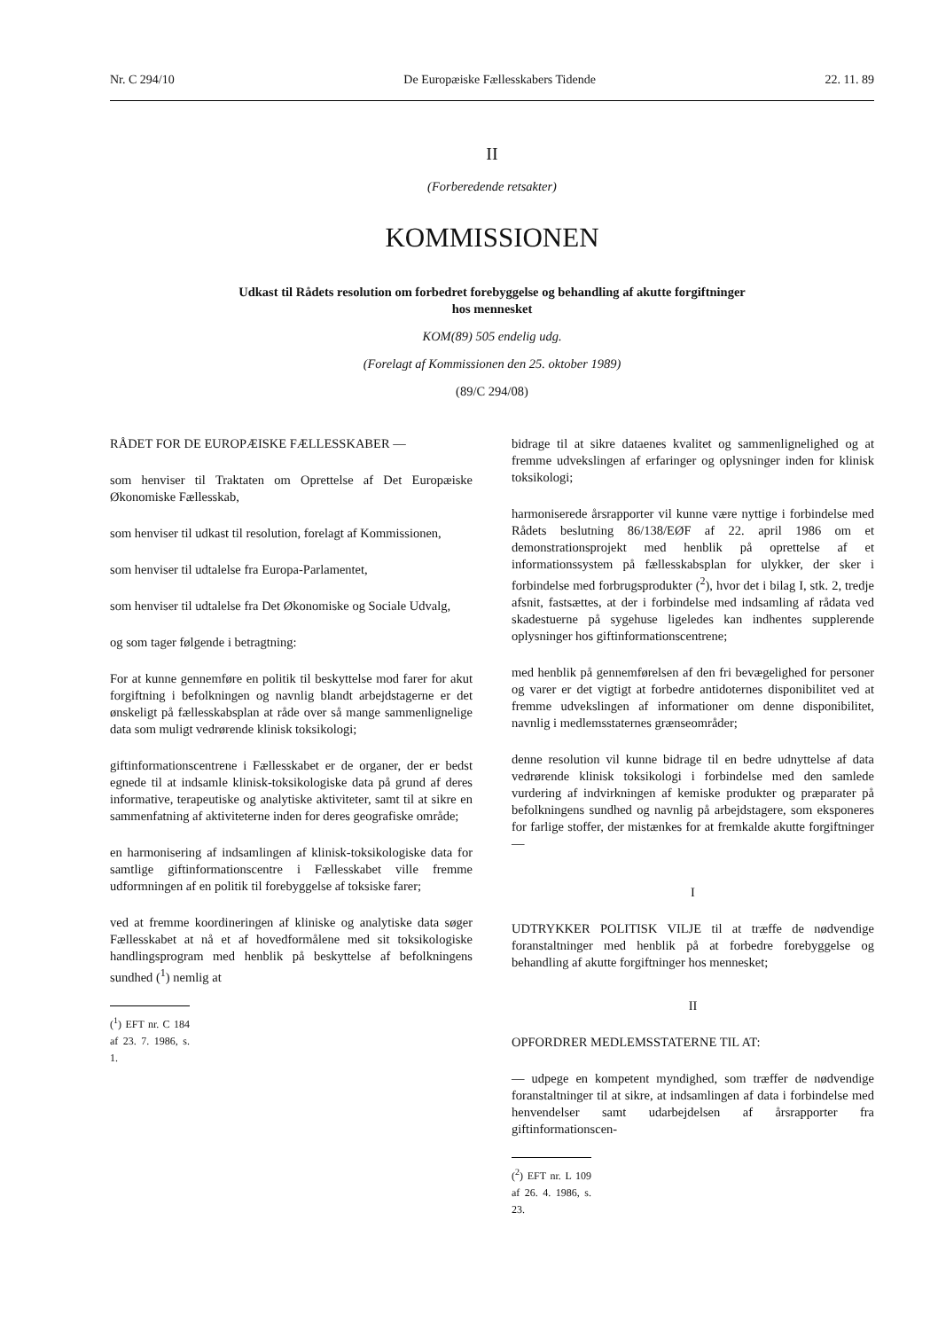Nr. C 294/10 De Europæiske Fællesskabers Tidende 22. 11. 89
II
(Forberedende retsakter)
KOMMISSIONEN
Udkast til Rådets resolution om forbedret forebyggelse og behandling af akutte forgiftninger
hos mennesket
KOM(89) 505 endelig udg.
(Forelagt af Kommissionen den 25. oktober 1989)
(89/C 294/08)
RÅDET FOR DE EUROPÆISKE FÆLLESSKABER —
som henviser til Traktaten om Oprettelse af Det Europæiske Økonomiske Fællesskab,
som henviser til udkast til resolution, forelagt af Kommissionen,
som henviser til udtalelse fra Europa-Parlamentet,
som henviser til udtalelse fra Det Økonomiske og Sociale Udvalg,
og som tager følgende i betragtning:
For at kunne gennemføre en politik til beskyttelse mod farer for akut forgiftning i befolkningen og navnlig blandt arbejdstagerne er det ønskeligt på fællesskabsplan at råde over så mange sammenlignelige data som muligt vedrørende klinisk toksikologi;
giftinformationscentrene i Fællesskabet er de organer, der er bedst egnede til at indsamle klinisk-toksikologiske data på grund af deres informative, terapeutiske og analytiske aktiviteter, samt til at sikre en sammenfatning af aktiviteterne inden for deres geografiske område;
en harmonisering af indsamlingen af klinisk-toksikologiske data for samtlige giftinformationscentre i Fællesskabet ville fremme udformningen af en politik til forebyggelse af toksiske farer;
ved at fremme koordineringen af kliniske og analytiske data søger Fællesskabet at nå et af hovedformålene med sit toksikologiske handlingsprogram med henblik på beskyttelse af befolkningens sundhed (<sup>1</sup>) nemlig at
(<sup>1</sup>) EFT nr. C 184 af 23. 7. 1986, s. 1.
bidrage til at sikre dataenes kvalitet og sammenlignelighed og at fremme udvekslingen af erfaringer og oplysninger inden for klinisk toksikologi;
harmoniserede årsrapporter vil kunne være nyttige i forbindelse med Rådets beslutning 86/138/EØF af 22. april 1986 om et demonstrationsprojekt med henblik på oprettelse af et informationssystem på fællesskabsplan for ulykker, der sker i forbindelse med forbrugsprodukter (<sup>2</sup>), hvor det i bilag I, stk. 2, tredje afsnit, fastsættes, at der i forbindelse med indsamling af rådata ved skadestuerne på sygehuse ligeledes kan indhentes supplerende oplysninger hos giftinformationscentrene;
med henblik på gennemførelsen af den fri bevægelighed for personer og varer er det vigtigt at forbedre antidoternes disponibilitet ved at fremme udvekslingen af informationer om denne disponibilitet, navnlig i medlemsstaternes grænseområder;
denne resolution vil kunne bidrage til en bedre udnyttelse af data vedrørende klinisk toksikologi i forbindelse med den samlede vurdering af indvirkningen af kemiske produkter og præparater på befolkningens sundhed og navnlig på arbejdstagere, som eksponeres for farlige stoffer, der mistænkes for at fremkalde akutte forgiftninger —
I
UDTRYKKER POLITISK VILJE til at træffe de nødvendige foranstaltninger med henblik på at forbedre forebyggelse og behandling af akutte forgiftninger hos mennesket;
II
OPFORDRER MEDLEMSSTATERNE TIL AT:
— udpege en kompetent myndighed, som træffer de nødvendige foranstaltninger til at sikre, at indsamlingen af data i forbindelse med henvendelser samt udarbejdelsen af årsrapporter fra giftinformationscen-
(<sup>2</sup>) EFT nr. L 109 af 26. 4. 1986, s. 23.